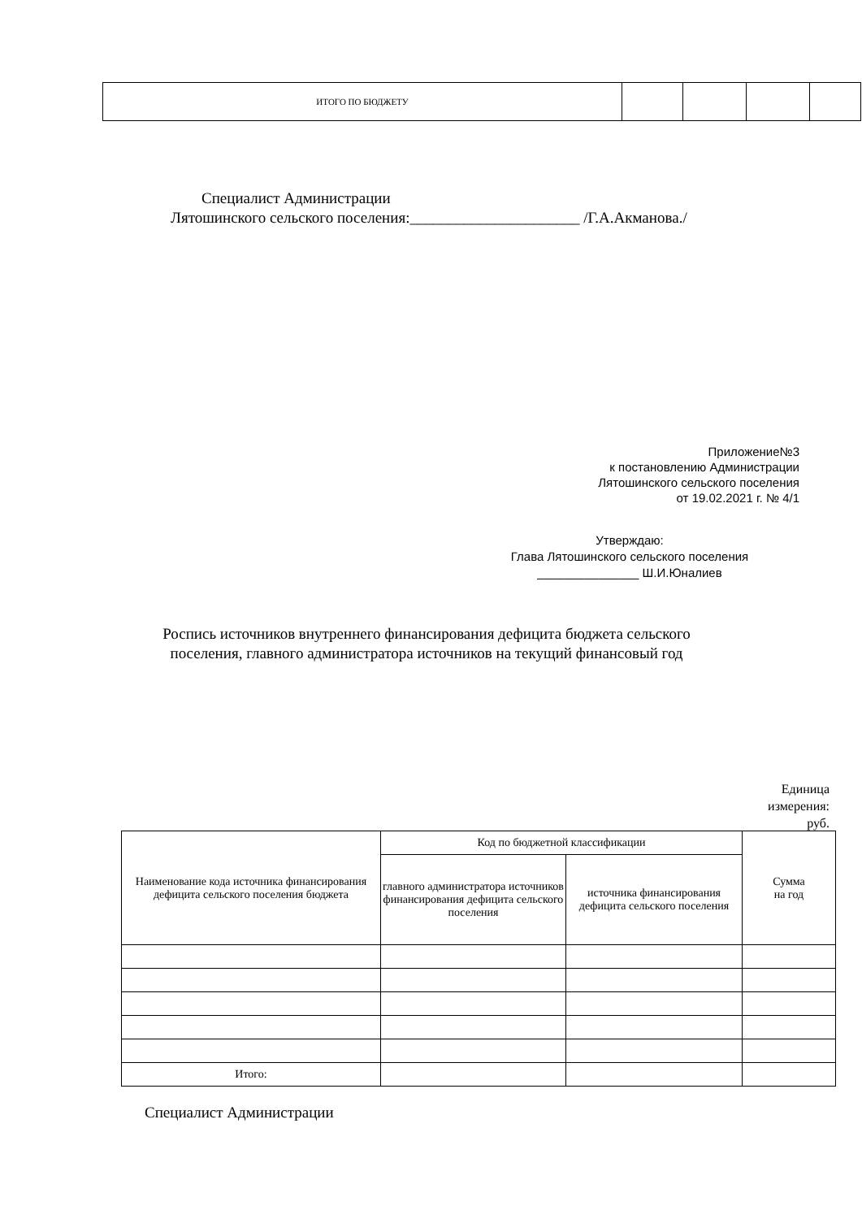| ИТОГО ПО БЮДЖЕТУ | | | | |
Специалист Администрации
Лятошинского сельского поселения:______________________ /Г.А.Акманова./
Приложение№3
к постановлению Администрации
Лятошинского сельского поселения
от 19.02.2021 г. № 4/1
Утверждаю:
Глава Лятошинского сельского поселения
_______________ Ш.И.Юналиев
Роспись источников внутреннего финансирования дефицита бюджета сельского поселения, главного администратора источников на текущий финансовый год
Единица
измерения:
руб.
| Наименование кода источника финансирования дефицита сельского поселения бюджета | Код по бюджетной классификации | | Сумма на год |
| | главного администратора источников финансирования дефицита сельского поселения | источника финансирования дефицита сельского поселения | |
| Итого: | | | |
Специалист Администрации